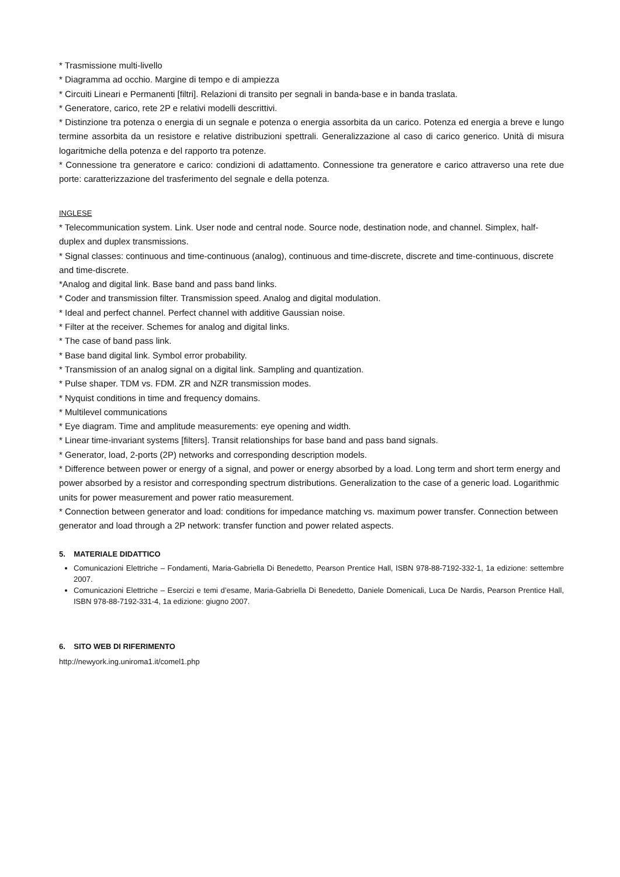* Trasmissione multi-livello
* Diagramma ad occhio. Margine di tempo e di ampiezza
* Circuiti Lineari e Permanenti [filtri]. Relazioni di transito per segnali in banda-base e in banda traslata.
* Generatore, carico, rete 2P e relativi modelli descrittivi.
* Distinzione tra potenza o energia di un segnale e potenza o energia assorbita da un carico. Potenza ed energia a breve e lungo termine assorbita da un resistore e relative distribuzioni spettrali. Generalizzazione al caso di carico generico. Unità di misura logaritmiche della potenza e del rapporto tra potenze.
* Connessione tra generatore e carico: condizioni di adattamento. Connessione tra generatore e carico attraverso una rete due porte: caratterizzazione del trasferimento del segnale e della potenza.
INGLESE
* Telecommunication system. Link. User node and central node. Source node, destination node, and channel. Simplex, half-duplex and duplex transmissions.
* Signal classes: continuous and time-continuous (analog), continuous and time-discrete, discrete and time-continuous, discrete and time-discrete.
*Analog and digital link. Base band and pass band links.
* Coder and transmission filter. Transmission speed. Analog and digital modulation.
* Ideal and perfect channel. Perfect channel with additive Gaussian noise.
* Filter at the receiver. Schemes for analog and digital links.
* The case of band pass link.
* Base band digital link. Symbol error probability.
* Transmission of an analog signal on a digital link. Sampling and quantization.
* Pulse shaper. TDM vs. FDM. ZR and NZR transmission modes.
* Nyquist conditions in time and frequency domains.
* Multilevel communications
* Eye diagram. Time and amplitude measurements: eye opening and width.
* Linear time-invariant systems [filters]. Transit relationships for base band and pass band signals.
* Generator, load, 2-ports (2P) networks and corresponding description models.
* Difference between power or energy of a signal, and power or energy absorbed by a load. Long term and short term energy and power absorbed by a resistor and corresponding spectrum distributions. Generalization to the case of a generic load. Logarithmic units for power measurement and power ratio measurement.
* Connection between generator and load: conditions for impedance matching vs. maximum power transfer. Connection between generator and load through a 2P network: transfer function and power related aspects.
5. MATERIALE DIDATTICO
Comunicazioni Elettriche – Fondamenti, Maria-Gabriella Di Benedetto, Pearson Prentice Hall, ISBN 978-88-7192-332-1, 1a edizione: settembre 2007.
Comunicazioni Elettriche – Esercizi e temi d’esame, Maria-Gabriella Di Benedetto, Daniele Domenicali, Luca De Nardis, Pearson Prentice Hall, ISBN 978-88-7192-331-4, 1a edizione: giugno 2007.
6. SITO WEB DI RIFERIMENTO
http://newyork.ing.uniroma1.it/comel1.php